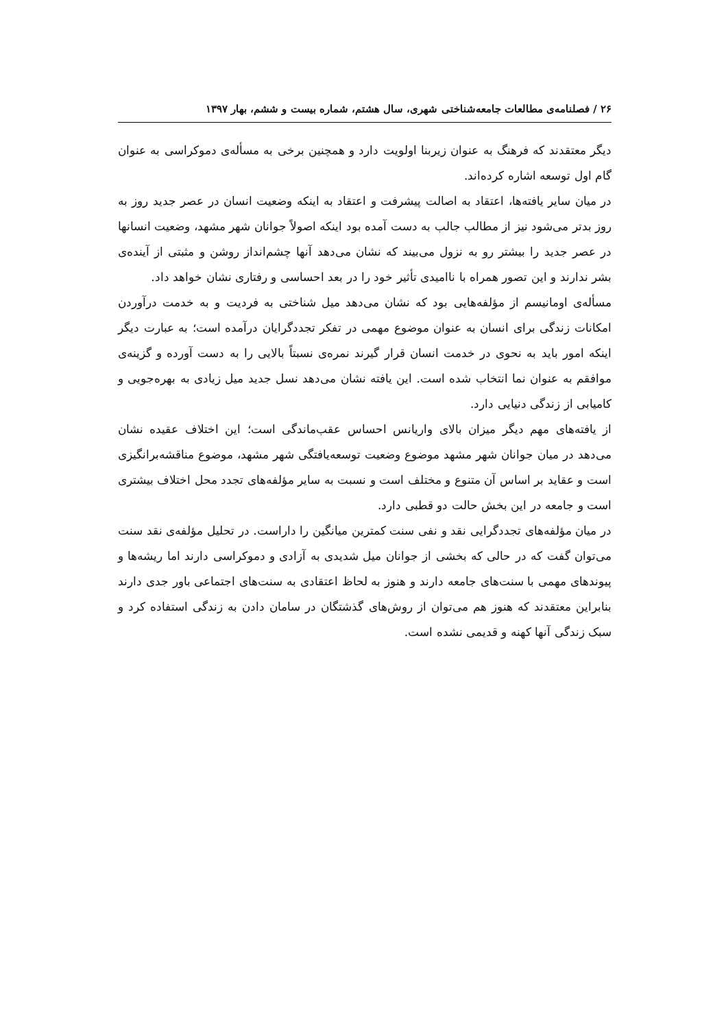۲۶ / فصلنامه‌ی مطالعات جامعه‌شناختی شهری، سال هشتم، شماره بیست و ششم، بهار ۱۳۹۷
دیگر معتقدند که فرهنگ به عنوان زیربنا اولویت دارد و همچنین برخی به مسأله‌ی دموکراسی به عنوان گام اول توسعه اشاره کرده‌اند.
در میان سایر یافته‌ها، اعتقاد به اصالت پیشرفت و اعتقاد به اینکه وضعیت انسان در عصر جدید روز به روز بدتر می‌شود نیز از مطالب جالب به دست آمده بود اینکه اصولاً جوانان شهر مشهد، وضعیت انسانها در عصر جدید را بیشتر رو به نزول می‌بیند که نشان می‌دهد آنها چشم‌انداز روشن و مثبتی از آینده‌ی بشر ندارند و این تصور همراه با ناامیدی تأثیر خود را در بعد احساسی و رفتاری نشان خواهد داد.
مسأله‌ی اومانیسم از مؤلفه‌هایی بود که نشان می‌دهد میل شناختی به فردیت و به خدمت درآوردن امکانات زندگی برای انسان به عنوان موضوع مهمی در تفکر تجددگرایان درآمده است؛ به عبارت دیگر اینکه امور باید به نحوی در خدمت انسان قرار گیرند نمره‌ی نسبتاً بالایی را به دست آورده و گزینه‌ی موافقم به عنوان نما انتخاب شده است. این یافته نشان می‌دهد نسل جدید میل زیادی به بهره‌جویی و کامیابی از زندگی دنیایی دارد.
از یافته‌های مهم دیگر میزان بالای واریانس احساس عقب‌ماندگی است؛ این اختلاف عقیده نشان می‌دهد در میان جوانان شهر مشهد موضوع وضعیت توسعه‌یافتگی شهر مشهد، موضوع مناقشه‌برانگیزی است و عقاید بر اساس آن متنوع و مختلف است و نسبت به سایر مؤلفه‌های تجدد محل اختلاف بیشتری است و جامعه در این بخش حالت دو قطبی دارد.
در میان مؤلفه‌های تجددگرایی نقد و نفی سنت کمترین میانگین را داراست. در تحلیل مؤلفه‌ی نقد سنت می‌توان گفت که در حالی که بخشی از جوانان میل شدیدی به آزادی و دموکراسی دارند اما ریشه‌ها و پیوندهای مهمی با سنت‌های جامعه دارند و هنوز به لحاظ اعتقادی به سنت‌های اجتماعی باور جدی دارند بنابراین معتقدند که هنوز هم می‌توان از روش‌های گذشتگان در سامان دادن به زندگی استفاده کرد و سبک زندگی آنها کهنه و قدیمی نشده است.